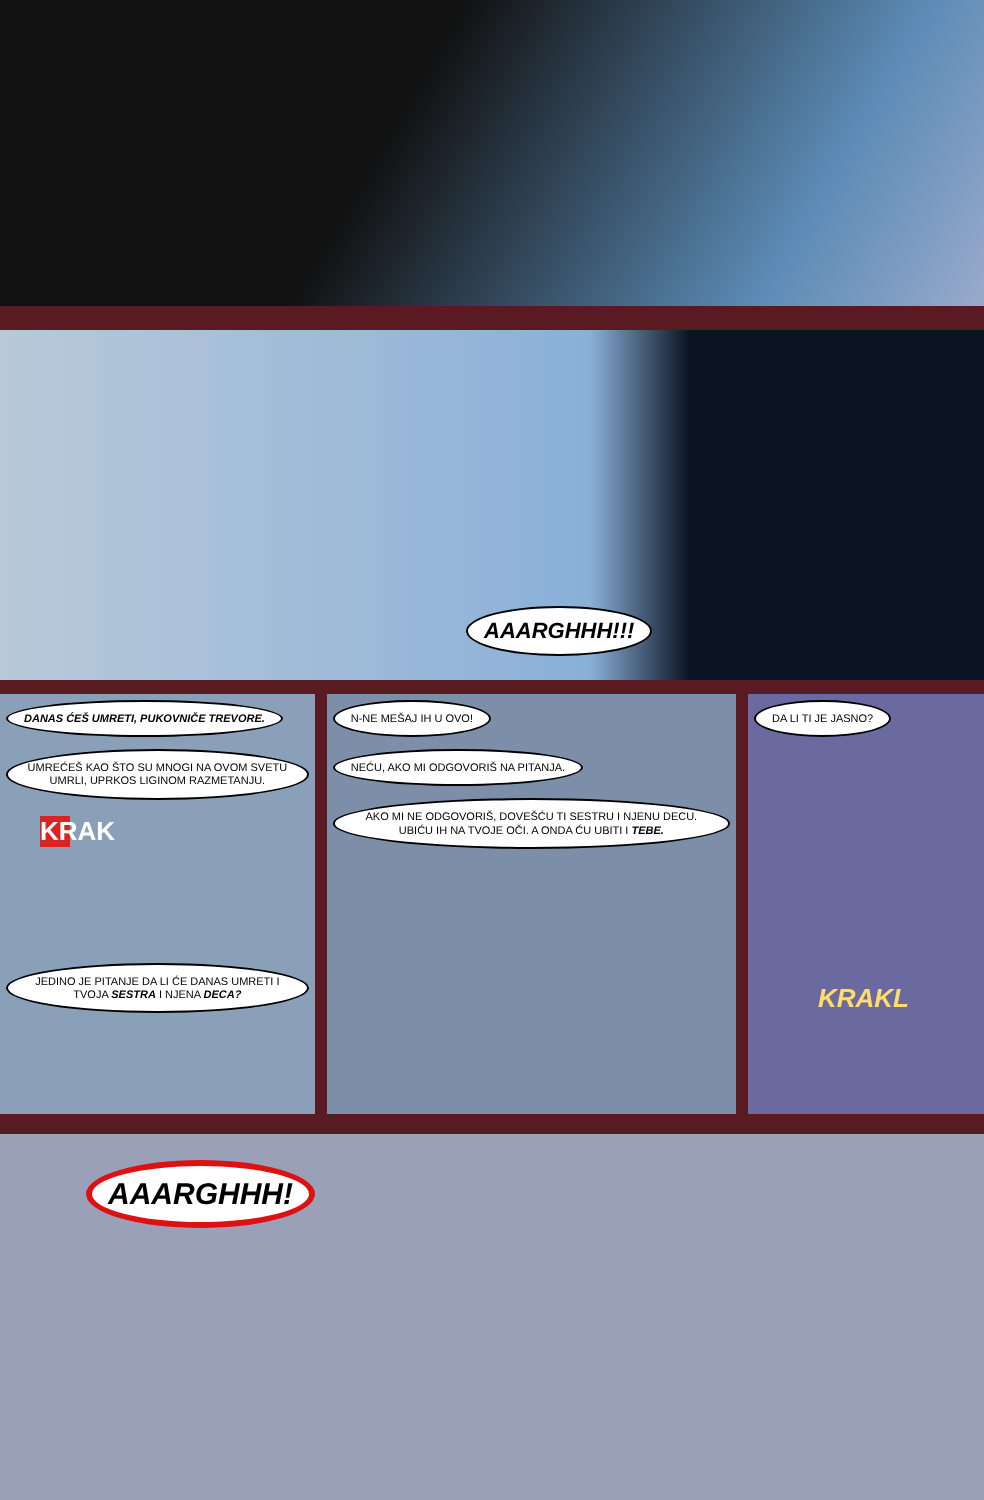AAARGHHH!!!
DANAS ĆEŠ UMRETI, PUKOVNIČE TREVORE.
UMREĆEŠ KAO ŠTO SU MNOGI NA OVOM SVETU UMRLI, UPRKOS LIGINOM RAZMETANJU.
KRAK
JEDINO JE PITANJE DA LI ĆE DANAS UMRETI I TVOJA SESTRA I NJENA DECA?
N-NE MEŠAJ IH U OVO! NEĆU, AKO MI ODGOVORIŠ NA PITANJA. AKO MI NE ODGOVORIŠ, DOVEŠĆU TI SESTRU I NJENU DECU. UBIĆU IH NA TVOJE OČI. A ONDA ĆU UBITI I TEBE.
DA LI TI JE JASNO?
KRAKL
AAARGHHH!